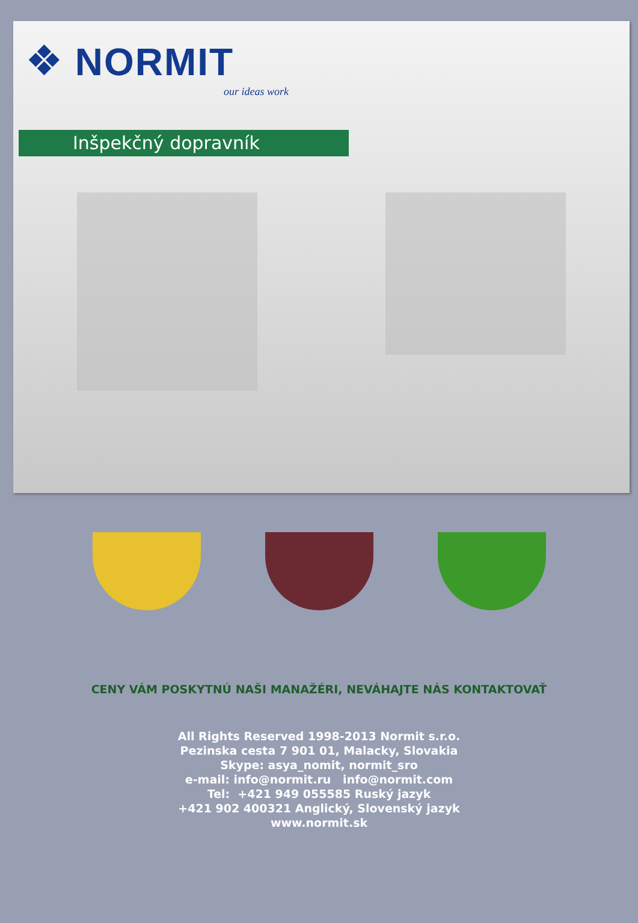❖ NORMIT
our ideas work
Inšpekčný dopravník
CENY VÁM POSKYTNÚ NAŠI MANAŽÉRI, NEVÁHAJTE NÁS KONTAKTOVAŤ
All Rights Reserved 1998-2013 Normit s.r.o.
Pezinska cesta 7 901 01, Malacky, Slovakia
Skype: asya_nomit, normit_sro
e-mail: info@normit.ru info@normit.com
Tel: +421 949 055585 Ruský jazyk
+421 902 400321 Anglický, Slovenský jazyk
www.normit.sk